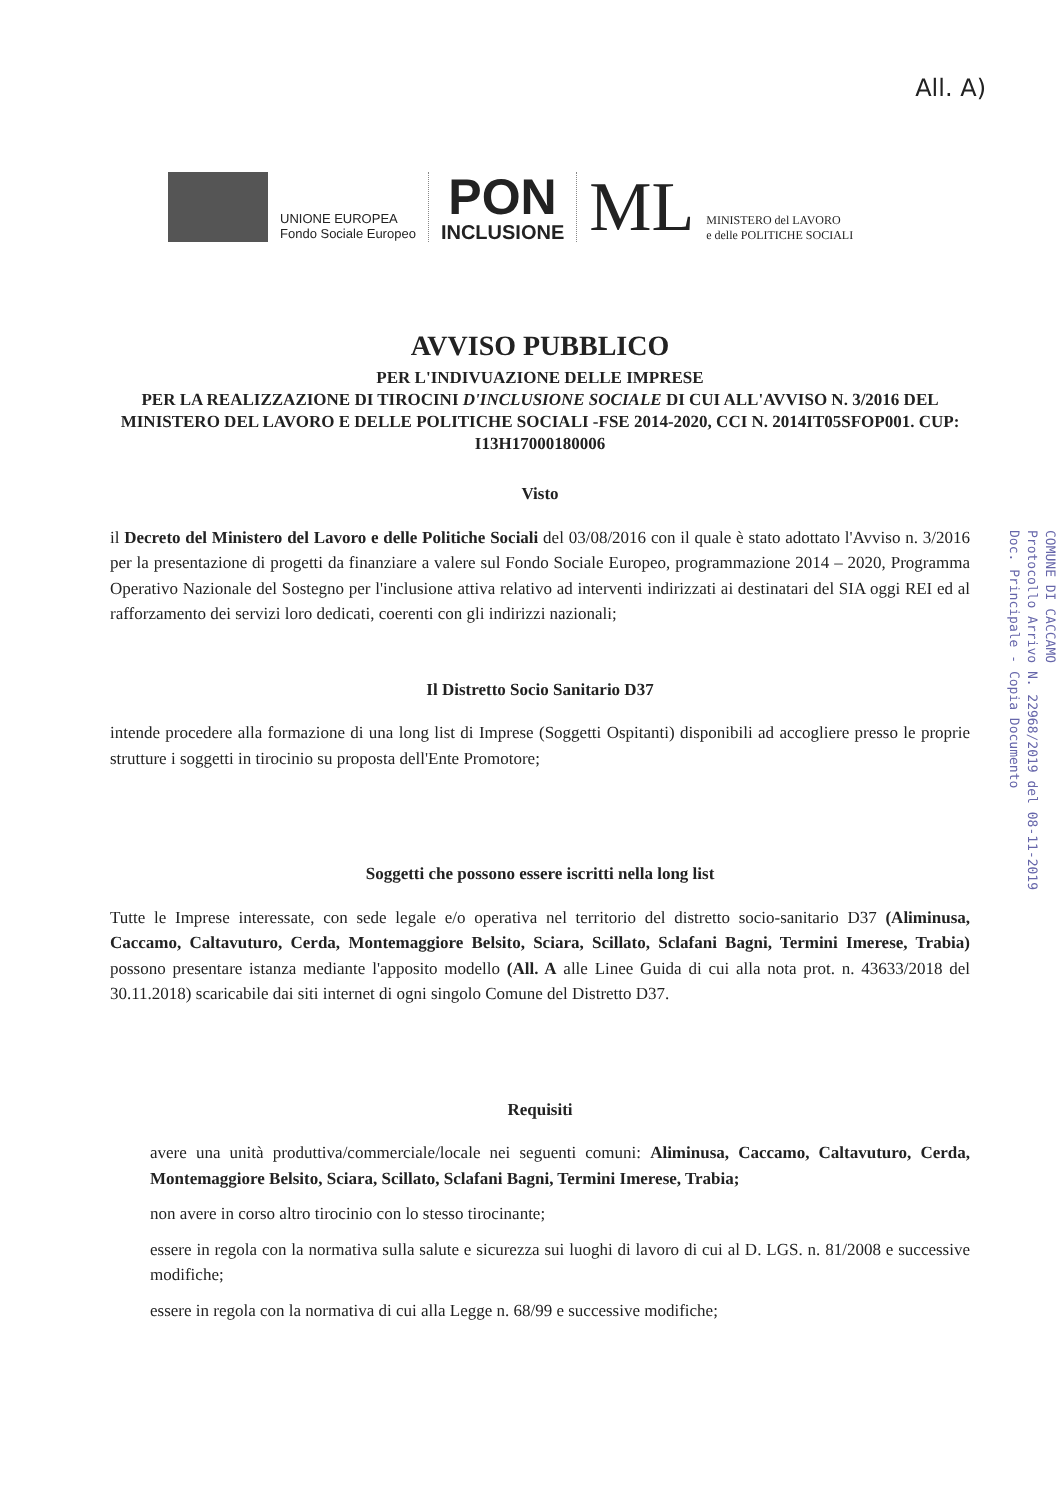All. A)
UNIONE EUROPEA
Fondo Sociale Europeo
PON
INCLUSIONE
ML
MINISTERO del LAVORO
e delle POLITICHE SOCIALI
COMUNE DI CACCAMO
Protocollo Arrivo N. 22968/2019 del 08-11-2019
Doc. Principale - Copia Documento
AVVISO PUBBLICO
PER L'INDIVUAZIONE DELLE IMPRESE
PER LA REALIZZAZIONE DI TIROCINI D'INCLUSIONE SOCIALE DI CUI ALL'AVVISO N. 3/2016 DEL MINISTERO DEL LAVORO E DELLE POLITICHE SOCIALI -FSE 2014-2020, CCI N. 2014IT05SFOP001. CUP: I13H17000180006
Visto
il Decreto del Ministero del Lavoro e delle Politiche Sociali del 03/08/2016 con il quale è stato adottato l'Avviso n. 3/2016 per la presentazione di progetti da finanziare a valere sul Fondo Sociale Europeo, programmazione 2014 – 2020, Programma Operativo Nazionale del Sostegno per l'inclusione attiva relativo ad interventi indirizzati ai destinatari del SIA oggi REI ed al rafforzamento dei servizi loro dedicati, coerenti con gli indirizzi nazionali;
Il Distretto Socio Sanitario D37
intende procedere alla formazione di una long list di Imprese (Soggetti Ospitanti) disponibili ad accogliere presso le proprie strutture i soggetti in tirocinio su proposta dell'Ente Promotore;
Soggetti che possono essere iscritti nella long list
Tutte le Imprese interessate, con sede legale e/o operativa nel territorio del distretto socio-sanitario D37 (Aliminusa, Caccamo, Caltavuturo, Cerda, Montemaggiore Belsito, Sciara, Scillato, Sclafani Bagni, Termini Imerese, Trabia) possono presentare istanza mediante l'apposito modello (All. A alle Linee Guida di cui alla nota prot. n. 43633/2018 del 30.11.2018) scaricabile dai siti internet di ogni singolo Comune del Distretto D37.
Requisiti
avere una unità produttiva/commerciale/locale nei seguenti comuni: Aliminusa, Caccamo, Caltavuturo, Cerda, Montemaggiore Belsito, Sciara, Scillato, Sclafani Bagni, Termini Imerese, Trabia;
non avere in corso altro tirocinio con lo stesso tirocinante;
essere in regola con la normativa sulla salute e sicurezza sui luoghi di lavoro di cui al D. LGS. n. 81/2008 e successive modifiche;
essere in regola con la normativa di cui alla Legge n. 68/99 e successive modifiche;